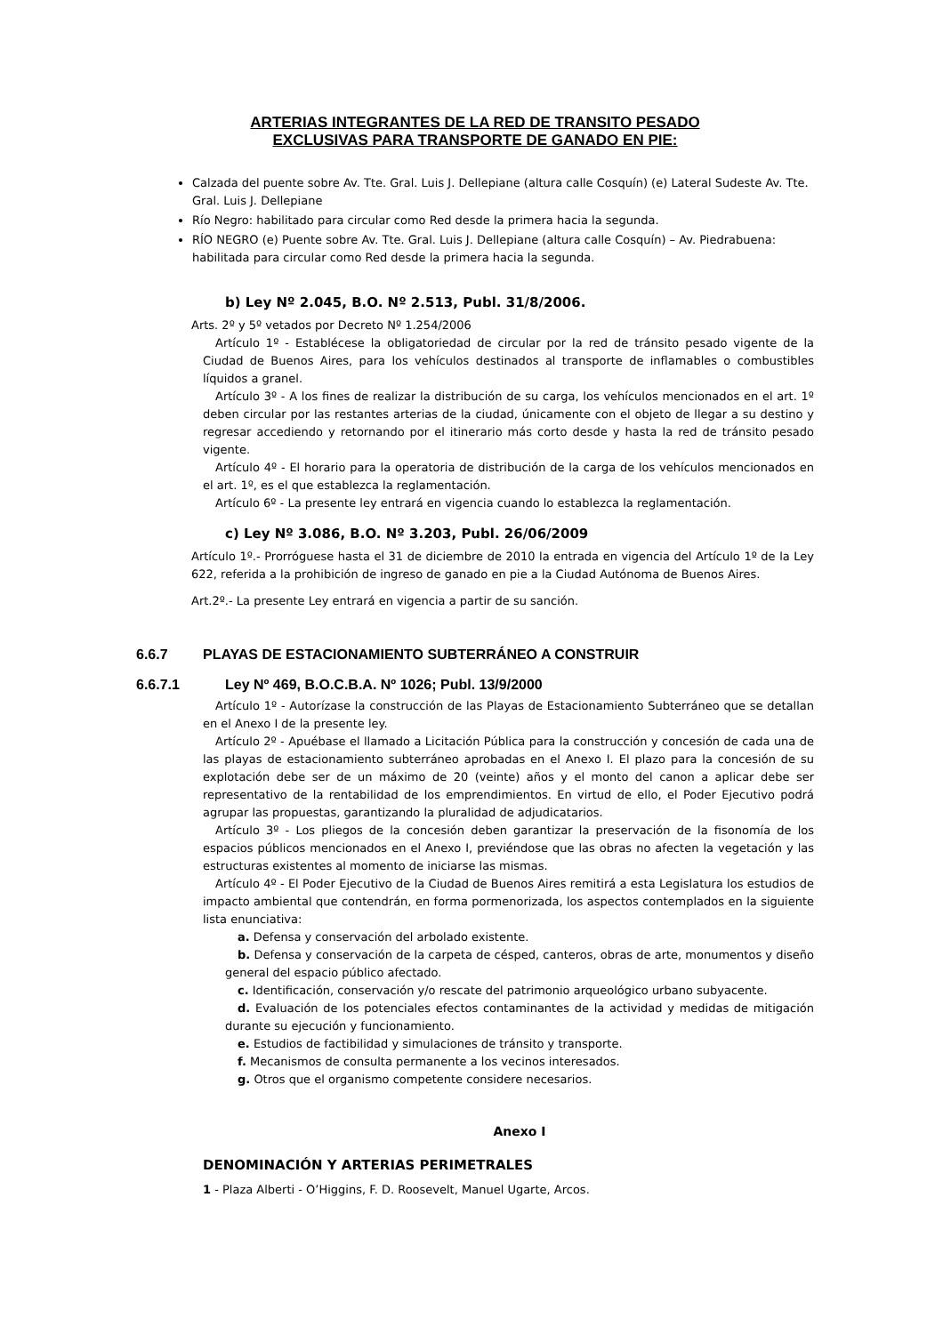ARTERIAS INTEGRANTES DE LA RED DE TRANSITO PESADO
EXCLUSIVAS PARA TRANSPORTE DE GANADO EN PIE:
Calzada del puente sobre Av. Tte. Gral. Luis J. Dellepiane (altura calle Cosquín) (e) Lateral Sudeste Av. Tte. Gral. Luis J. Dellepiane
Río Negro: habilitado para circular como Red desde la primera hacia la segunda.
RÍO NEGRO (e) Puente sobre Av. Tte. Gral. Luis J. Dellepiane (altura calle Cosquín) – Av. Piedrabuena: habilitada para circular como Red desde la primera hacia la segunda.
b) Ley Nº 2.045, B.O. Nº 2.513, Publ. 31/8/2006.
Arts. 2º y 5º vetados por Decreto Nº 1.254/2006
Artículo 1º - Establécese la obligatoriedad de circular por la red de tránsito pesado vigente de la Ciudad de Buenos Aires, para los vehículos destinados al transporte de inflamables o combustibles líquidos a granel.
Artículo 3º - A los fines de realizar la distribución de su carga, los vehículos mencionados en el art. 1º deben circular por las restantes arterias de la ciudad, únicamente con el objeto de llegar a su destino y regresar accediendo y retornando por el itinerario más corto desde y hasta la red de tránsito pesado vigente.
Artículo 4º - El horario para la operatoria de distribución de la carga de los vehículos mencionados en el art. 1º, es el que establezca la reglamentación.
Artículo 6º - La presente ley entrará en vigencia cuando lo establezca la reglamentación.
c) Ley Nº 3.086, B.O. Nº 3.203, Publ. 26/06/2009
Artículo 1º.- Prorróguese hasta el 31 de diciembre de 2010 la entrada en vigencia del Artículo 1º de la Ley 622, referida a la prohibición de ingreso de ganado en pie a la Ciudad Autónoma de Buenos Aires.
Art.2º.- La presente Ley entrará en vigencia a partir de su sanción.
6.6.7 PLAYAS DE ESTACIONAMIENTO SUBTERRÁNEO A CONSTRUIR
6.6.7.1 Ley Nº 469, B.O.C.B.A. Nº 1026; Publ. 13/9/2000
Artículo 1º - Autorízase la construcción de las Playas de Estacionamiento Subterráneo que se detallan en el Anexo I de la presente ley.
Artículo 2º - Apuébase el llamado a Licitación Pública para la construcción y concesión de cada una de las playas de estacionamiento subterráneo aprobadas en el Anexo I. El plazo para la concesión de su explotación debe ser de un máximo de 20 (veinte) años y el monto del canon a aplicar debe ser representativo de la rentabilidad de los emprendimientos. En virtud de ello, el Poder Ejecutivo podrá agrupar las propuestas, garantizando la pluralidad de adjudicatarios.
Artículo 3º - Los pliegos de la concesión deben garantizar la preservación de la fisonomía de los espacios públicos mencionados en el Anexo I, previéndose que las obras no afecten la vegetación y las estructuras existentes al momento de iniciarse las mismas.
Artículo 4º - El Poder Ejecutivo de la Ciudad de Buenos Aires remitirá a esta Legislatura los estudios de impacto ambiental que contendrán, en forma pormenorizada, los aspectos contemplados en la siguiente lista enunciativa:
a. Defensa y conservación del arbolado existente.
b. Defensa y conservación de la carpeta de césped, canteros, obras de arte, monumentos y diseño general del espacio público afectado.
c. Identificación, conservación y/o rescate del patrimonio arqueológico urbano subyacente.
d. Evaluación de los potenciales efectos contaminantes de la actividad y medidas de mitigación durante su ejecución y funcionamiento.
e. Estudios de factibilidad y simulaciones de tránsito y transporte.
f. Mecanismos de consulta permanente a los vecinos interesados.
g. Otros que el organismo competente considere necesarios.
Anexo I
DENOMINACIÓN Y ARTERIAS PERIMETRALES
1 - Plaza Alberti - O’Higgins, F. D. Roosevelt, Manuel Ugarte, Arcos.